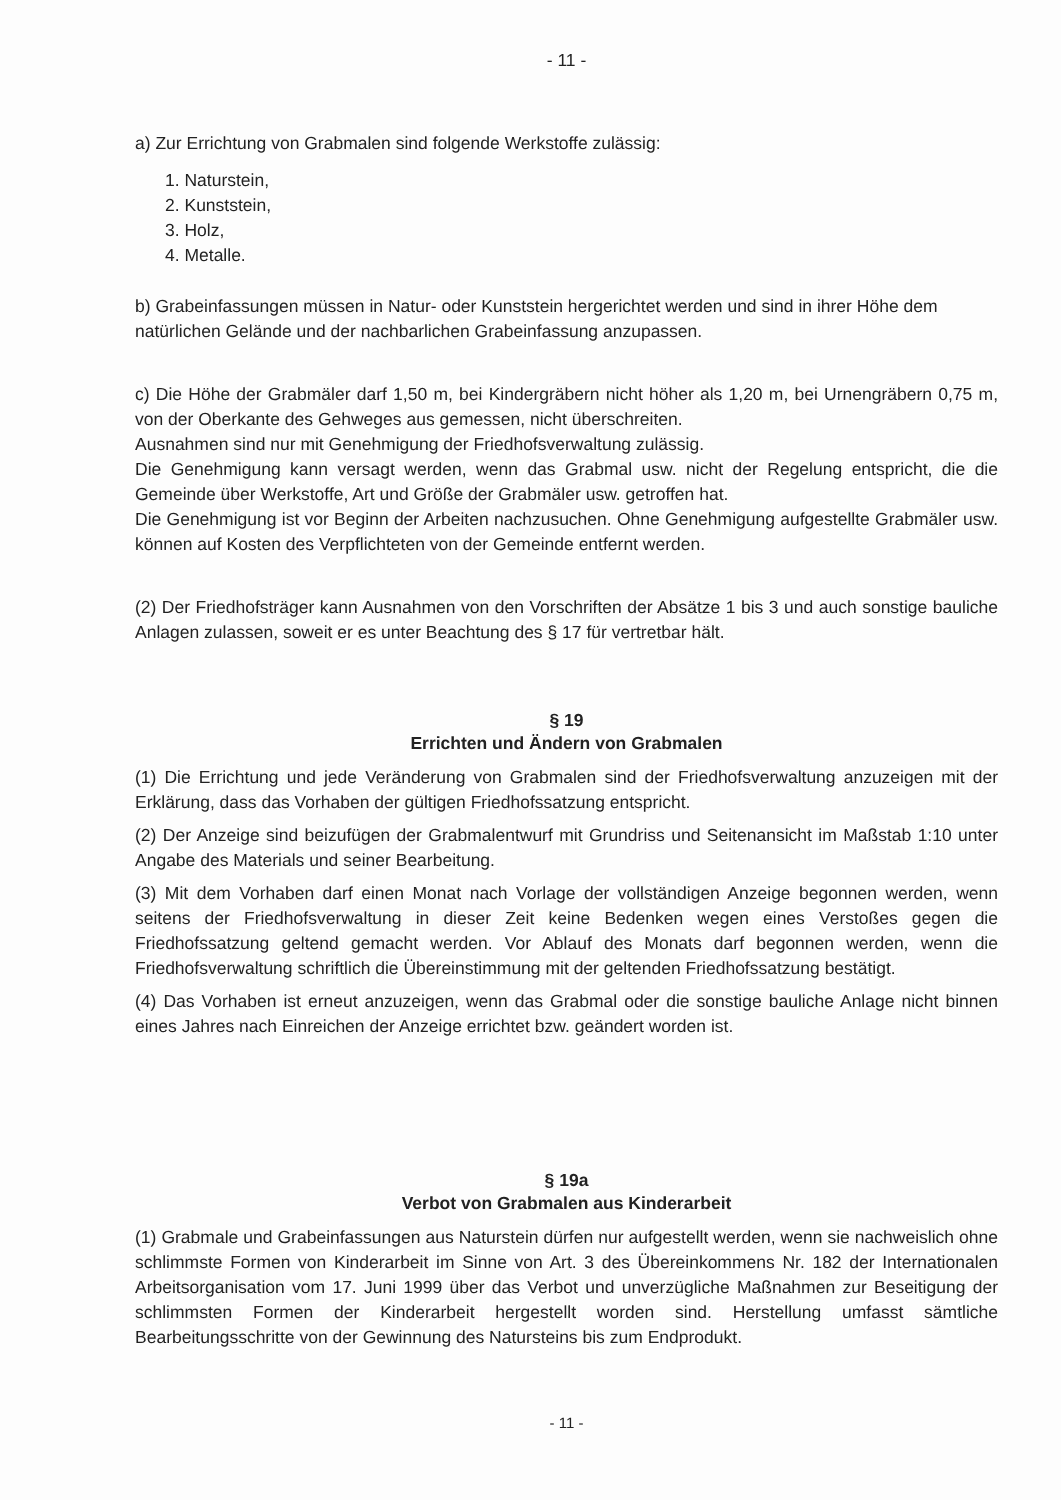- 11 -
a) Zur Errichtung von Grabmalen sind folgende Werkstoffe zulässig:
1. Naturstein,
2. Kunststein,
3. Holz,
4. Metalle.
b) Grabeinfassungen müssen in Natur- oder Kunststein hergerichtet werden und sind in ihrer Höhe dem natürlichen Gelände und der nachbarlichen Grabeinfassung anzupassen.
c) Die Höhe der Grabmäler darf 1,50 m, bei Kindergräbern nicht höher als 1,20 m, bei Urnengräbern 0,75 m, von der Oberkante des Gehweges aus gemessen, nicht überschreiten.
Ausnahmen sind nur mit Genehmigung der Friedhofsverwaltung zulässig.
Die Genehmigung kann versagt werden, wenn das Grabmal usw. nicht der Regelung entspricht, die die Gemeinde über Werkstoffe, Art und Größe der Grabmäler usw. getroffen hat.
Die Genehmigung ist vor Beginn der Arbeiten nachzusuchen. Ohne Genehmigung aufgestellte Grabmäler usw. können auf Kosten des Verpflichteten von der Gemeinde entfernt werden.
(2) Der Friedhofsträger kann Ausnahmen von den Vorschriften der Absätze 1 bis 3 und auch sonstige bauliche Anlagen zulassen, soweit er es unter Beachtung des § 17 für vertretbar hält.
§ 19
Errichten und Ändern von Grabmalen
(1) Die Errichtung und jede Veränderung von Grabmalen sind der Friedhofsverwaltung anzuzeigen mit der Erklärung, dass das Vorhaben der gültigen Friedhofssatzung entspricht.
(2) Der Anzeige sind beizufügen der Grabmalentwurf mit Grundriss und Seitenansicht im Maßstab 1:10 unter Angabe des Materials und seiner Bearbeitung.
(3) Mit dem Vorhaben darf einen Monat nach Vorlage der vollständigen Anzeige begonnen werden, wenn seitens der Friedhofsverwaltung in dieser Zeit keine Bedenken wegen eines Verstoßes gegen die Friedhofssatzung geltend gemacht werden. Vor Ablauf des Monats darf begonnen werden, wenn die Friedhofsverwaltung schriftlich die Übereinstimmung mit der geltenden Friedhofssatzung bestätigt.
(4) Das Vorhaben ist erneut anzuzeigen, wenn das Grabmal oder die sonstige bauliche Anlage nicht binnen eines Jahres nach Einreichen der Anzeige errichtet bzw. geändert worden ist.
§ 19a
Verbot von Grabmalen aus Kinderarbeit
(1) Grabmale und Grabeinfassungen aus Naturstein dürfen nur aufgestellt werden, wenn sie nachweislich ohne schlimmste Formen von Kinderarbeit im Sinne von Art. 3 des Übereinkommens Nr. 182 der Internationalen Arbeitsorganisation vom 17. Juni 1999 über das Verbot und unverzügliche Maßnahmen zur Beseitigung der schlimmsten Formen der Kinderarbeit hergestellt worden sind. Herstellung umfasst sämtliche Bearbeitungsschritte von der Gewinnung des Natursteins bis zum Endprodukt.
- 11 -